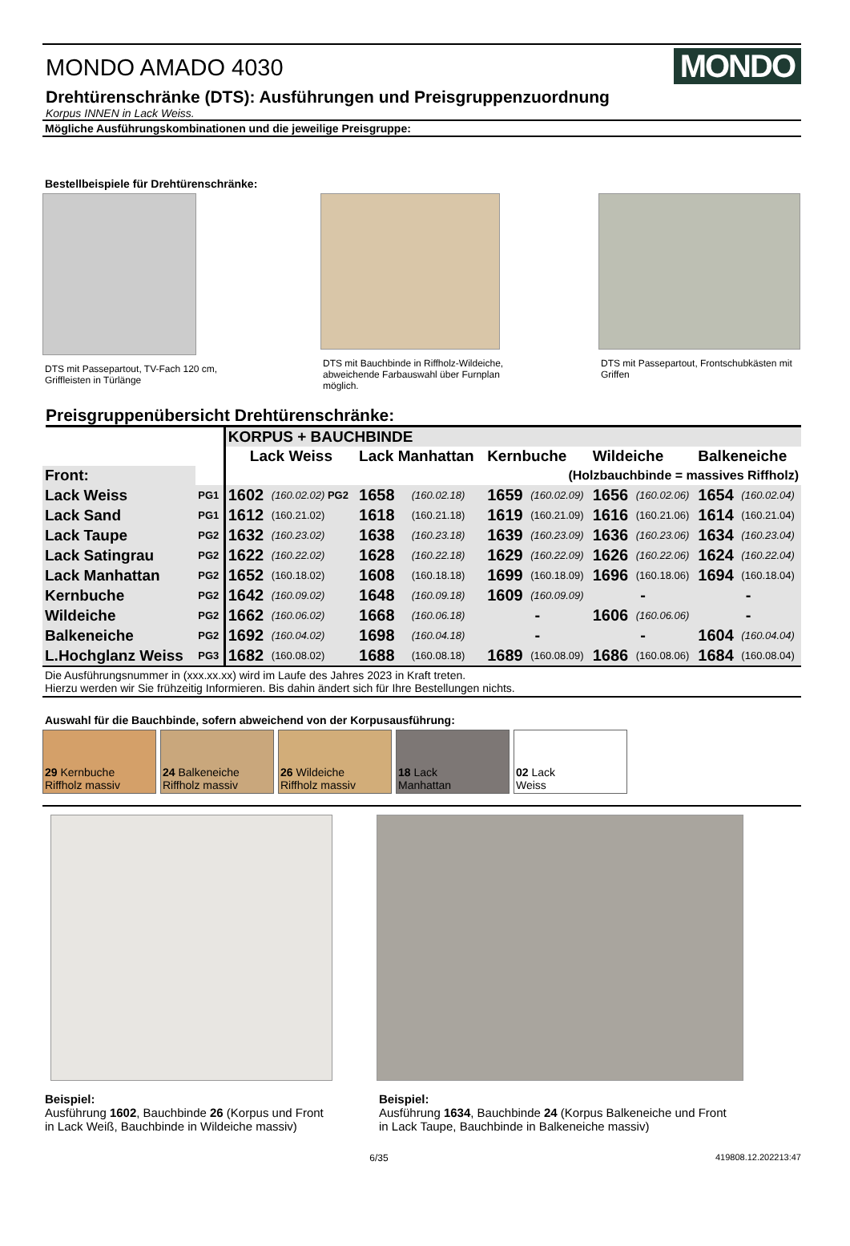MONDO AMADO 4030
MONDO
Drehtürenschränke (DTS): Ausführungen und Preisgruppenzuordnung
Korpus INNEN in Lack Weiss.
Mögliche Ausführungskombinationen und die jeweilige Preisgruppe:
Bestellbeispiele für Drehtürenschränke:
DTS mit Passepartout, TV-Fach 120 cm, Griffleisten in Türlänge
DTS mit Bauchbinde in Riffholz-Wildeiche, abweichende Farbauswahl über Furnplan möglich.
DTS mit Passepartout, Frontschubkästen mit Griffen
Preisgruppenübersicht Drehtürenschränke:
| | | KORPUS + BAUCHBINDE | | | | | | | | | |
| | | Lack Weiss | | Lack Manhattan | | Kernbuche | | Wildeiche | | Balkeneiche | |
| Front: | | | (Holzbauchbinde = massives Riffholz) | | | | | | | | |
| Lack Weiss | PG1 | 1602 | (160.02.02) PG2 | 1658 | (160.02.18) | 1659 | (160.02.09) | 1656 | (160.02.06) | 1654 | (160.02.04) |
| Lack Sand | PG1 | 1612 | (160.21.02) | 1618 | (160.21.18) | 1619 | (160.21.09) | 1616 | (160.21.06) | 1614 | (160.21.04) |
| Lack Taupe | PG2 | 1632 | (160.23.02) | 1638 | (160.23.18) | 1639 | (160.23.09) | 1636 | (160.23.06) | 1634 | (160.23.04) |
| Lack Satingrau | PG2 | 1622 | (160.22.02) | 1628 | (160.22.18) | 1629 | (160.22.09) | 1626 | (160.22.06) | 1624 | (160.22.04) |
| Lack Manhattan | PG2 | 1652 | (160.18.02) | 1608 | (160.18.18) | 1699 | (160.18.09) | 1696 | (160.18.06) | 1694 | (160.18.04) |
| Kernbuche | PG2 | 1642 | (160.09.02) | 1648 | (160.09.18) | 1609 | (160.09.09) | - | | - | |
| Wildeiche | PG2 | 1662 | (160.06.02) | 1668 | (160.06.18) | - | | 1606 | (160.06.06) | - | |
| Balkeneiche | PG2 | 1692 | (160.04.02) | 1698 | (160.04.18) | - | | - | | 1604 | (160.04.04) |
| L.Hochglanz Weiss | PG3 | 1682 | (160.08.02) | 1688 | (160.08.18) | 1689 | (160.08.09) | 1686 | (160.08.06) | 1684 | (160.08.04) |
Die Ausführungsnummer in (xxx.xx.xx) wird im Laufe des Jahres 2023 in Kraft treten.
Hierzu werden wir Sie frühzeitig Informieren. Bis dahin ändert sich für Ihre Bestellungen nichts.
Auswahl für die Bauchbinde, sofern abweichend von der Korpusausführung:
29 Kernbuche
Riffholz massiv
24 Balkeneiche
Riffholz massiv
26 Wildeiche
Riffholz massiv
18 Lack
Manhattan
02 Lack
Weiss
Beispiel:
Ausführung 1602, Bauchbinde 26 (Korpus und Front
in Lack Weiß, Bauchbinde in Wildeiche massiv)
Beispiel:
Ausführung 1634, Bauchbinde 24 (Korpus Balkeneiche und Front
in Lack Taupe, Bauchbinde in Balkeneiche massiv)
6/35 419808.12.202213:47